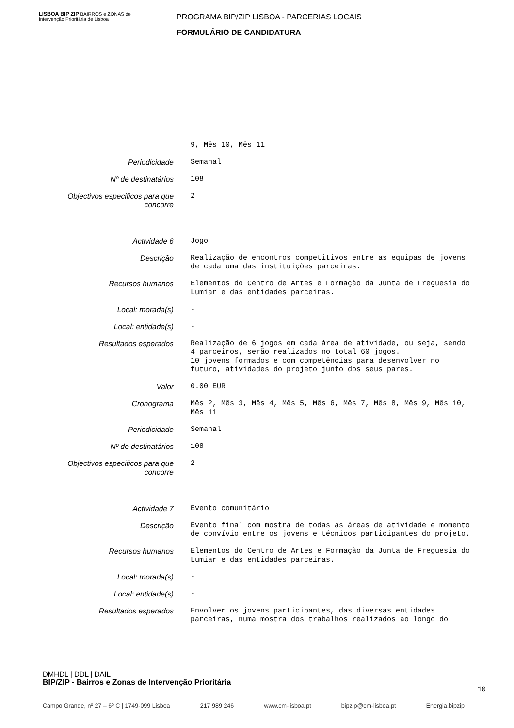LISBOA BIP ZIP BAIRROS e ZONAS de Intervenção Prioritária de Lisboa
PROGRAMA BIP/ZIP LISBOA - PARCERIAS LOCAIS
FORMULÁRIO DE CANDIDATURA
| | 9, Mês 10, Mês 11 |
| Periodicidade | Semanal |
| Nº de destinatários | 108 |
| Objectivos especificos para que concorre | 2 |
| Actividade 6 | Jogo |
| Descrição | Realização de encontros competitivos entre as equipas de jovens de cada uma das instituições parceiras. |
| Recursos humanos | Elementos do Centro de Artes e Formação da Junta de Freguesia do Lumiar e das entidades parceiras. |
| Local: morada(s) | - |
| Local: entidade(s) | - |
| Resultados esperados | Realização de 6 jogos em cada área de atividade, ou seja, sendo 4 parceiros, serão realizados no total 60 jogos. 10 jovens formados e com competências para desenvolver no futuro, atividades do projeto junto dos seus pares. |
| Valor | 0.00 EUR |
| Cronograma | Mês 2, Mês 3, Mês 4, Mês 5, Mês 6, Mês 7, Mês 8, Mês 9, Mês 10, Mês 11 |
| Periodicidade | Semanal |
| Nº de destinatários | 108 |
| Objectivos especificos para que concorre | 2 |
| Actividade 7 | Evento comunitário |
| Descrição | Evento final com mostra de todas as áreas de atividade e momento de convívio entre os jovens e técnicos participantes do projeto. |
| Recursos humanos | Elementos do Centro de Artes e Formação da Junta de Freguesia do Lumiar e das entidades parceiras. |
| Local: morada(s) | - |
| Local: entidade(s) | - |
| Resultados esperados | Envolver os jovens participantes, das diversas entidades parceiras, numa mostra dos trabalhos realizados ao longo do |
DMHDL | DDL | DAIL
BIP/ZIP - Bairros e Zonas de Intervenção Prioritária
Campo Grande, nº 27 – 6º C | 1749-099 Lisboa 217 989 246 www.cm-lisboa.pt bipzip@cm-lisboa.pt Energia.bipzip
10